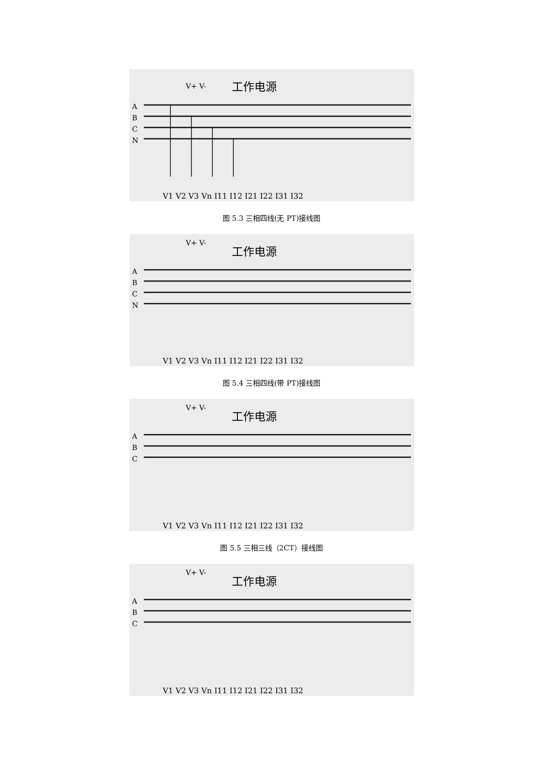V+ V-
工作电源
A
B
C
N
V1 V2 V3 Vn I11 I12 I21 I22 I31 I32
图 5.3 三相四线(无 PT)接线图
V+ V-
工作电源
A
B
C
N
V1 V2 V3 Vn I11 I12 I21 I22 I31 I32
图 5.4 三相四线(带 PT)接线图
V+ V-
工作电源
A
B
C
V1 V2 V3 Vn I11 I12 I21 I22 I31 I32
图 5.5 三相三线（2CT）接线图
V+ V-
工作电源
A
B
C
V1 V2 V3 Vn I11 I12 I21 I22 I31 I32